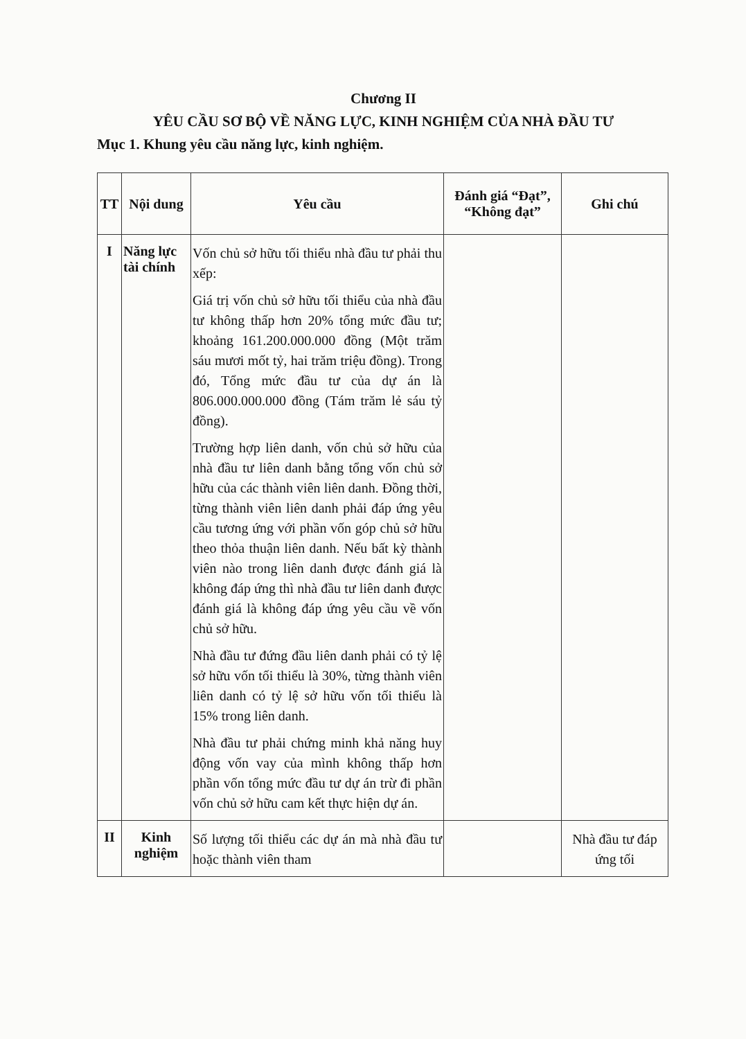Chương II
YÊU CẦU SƠ BỘ VỀ NĂNG LỰC, KINH NGHIỆM CỦA NHÀ ĐẦU TƯ
Mục 1. Khung yêu cầu năng lực, kinh nghiệm.
| TT | Nội dung | Yêu cầu | Đánh giá “Đạt”, “Không đạt” | Ghi chú |
| --- | --- | --- | --- | --- |
| I | Năng lực tài chính | Vốn chủ sở hữu tối thiểu nhà đầu tư phải thu xếp: Giá trị vốn chủ sở hữu tối thiểu của nhà đầu tư không thấp hơn 20% tổng mức đầu tư; khoảng 161.200.000.000 đồng (Một trăm sáu mươi mốt tỷ, hai trăm triệu đồng). Trong đó, Tổng mức đầu tư của dự án là 806.000.000.000 đồng (Tám trăm lẻ sáu tỷ đồng). Trường hợp liên danh, vốn chủ sở hữu của nhà đầu tư liên danh bằng tổng vốn chủ sở hữu của các thành viên liên danh. Đồng thời, từng thành viên liên danh phải đáp ứng yêu cầu tương ứng với phần vốn góp chủ sở hữu theo thỏa thuận liên danh. Nếu bất kỳ thành viên nào trong liên danh được đánh giá là không đáp ứng thì nhà đầu tư liên danh được đánh giá là không đáp ứng yêu cầu về vốn chủ sở hữu. Nhà đầu tư đứng đầu liên danh phải có tỷ lệ sở hữu vốn tối thiểu là 30%, từng thành viên liên danh có tỷ lệ sở hữu vốn tối thiểu là 15% trong liên danh. Nhà đầu tư phải chứng minh khả năng huy động vốn vay của mình không thấp hơn phần vốn tổng mức đầu tư dự án trừ đi phần vốn chủ sở hữu cam kết thực hiện dự án. | | |
| II | Kinh nghiệm | Số lượng tối thiểu các dự án mà nhà đầu tư hoặc thành viên tham | | Nhà đầu tư đáp ứng tối |